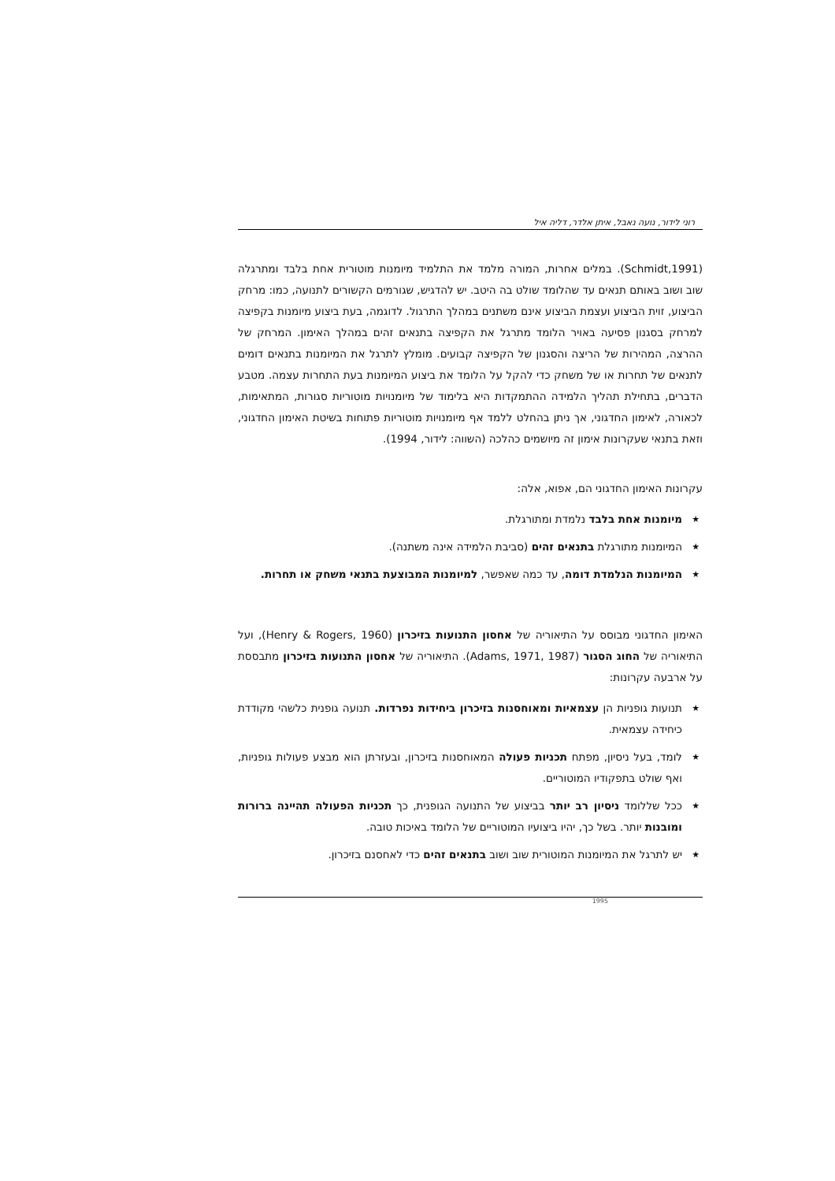רוני לידור, נועה נאבל, איתן אלדר, דליה איל
(Schmidt,1991). במלים אחרות, המורה מלמד את התלמיד מיומנות מוטורית אחת בלבד ומתרגלה שוב ושוב באותם תנאים עד שהלומד שולט בה היטב. יש להדגיש, שגורמים הקשורים לתנועה, כמו: מרחק הביצוע, זוית הביצוע ועצמת הביצוע אינם משתנים במהלך התרגול. לדוגמה, בעת ביצוע מיומנות בקפיצה למרחק בסגנון פסיעה באויר הלומד מתרגל את הקפיצה בתנאים זהים במהלך האימון. המרחק של ההרצה, המהירות של הריצה והסגנון של הקפיצה קבועים. מומלץ לתרגל את המיומנות בתנאים דומים לתנאים של תחרות או של משחק כדי להקל על הלומד את ביצוע המיומנות בעת התחרות עצמה. מטבע הדברים, בתחילת תהליך הלמידה ההתמקדות היא בלימוד של מיומנויות מוטוריות סגורות, המתאימות, לכאורה, לאימון החדגוני, אך ניתן בהחלט ללמד אף מיומנויות מוטוריות פתוחות בשיטת האימון החדגוני, וזאת בתנאי שעקרונות אימון זה מיושמים כהלכה (השווה: לידור, 1994).
עקרונות האימון החדגוני הם, אפוא, אלה:
★ מיומנות אחת בלבד נלמדת ומתורגלת.
★ המיומנות מתורגלת בתנאים זהים (סביבת הלמידה אינה משתנה).
★ המיומנות הנלמדת דומה, עד כמה שאפשר, למיומנות המבוצעת בתנאי משחק או תחרות.
האימון החדגוני מבוסס על התיאוריה של אחסון התנועות בזיכרון (Henry & Rogers, 1960), ועל התיאוריה של החוג הסגור (Adams, 1971, 1987). התיאוריה של אחסון התנועות בזיכרון מתבססת על ארבעה עקרונות:
★ תנועות גופניות הן עצמאיות ומאוחסנות בזיכרון ביחידות נפרדות. תנועה גופנית כלשהי מקודדת כיחידה עצמאית.
★ לומד, בעל ניסיון, מפתח תכניות פעולה המאוחסנות בזיכרון, ובעזרתן הוא מבצע פעולות גופניות, ואף שולט בתפקודיו המוטוריים.
★ ככל שללומד ניסיון רב יותר בביצוע של התנועה הגופנית, כך תכניות הפעולה תהיינה ברורות ומובנות יותר. בשל כך, יהיו ביצועיו המוטוריים של הלומד באיכות טובה.
★ יש לתרגל את המיומנות המוטורית שוב ושוב בתנאים זהים כדי לאחסנם בזיכרון.
1995